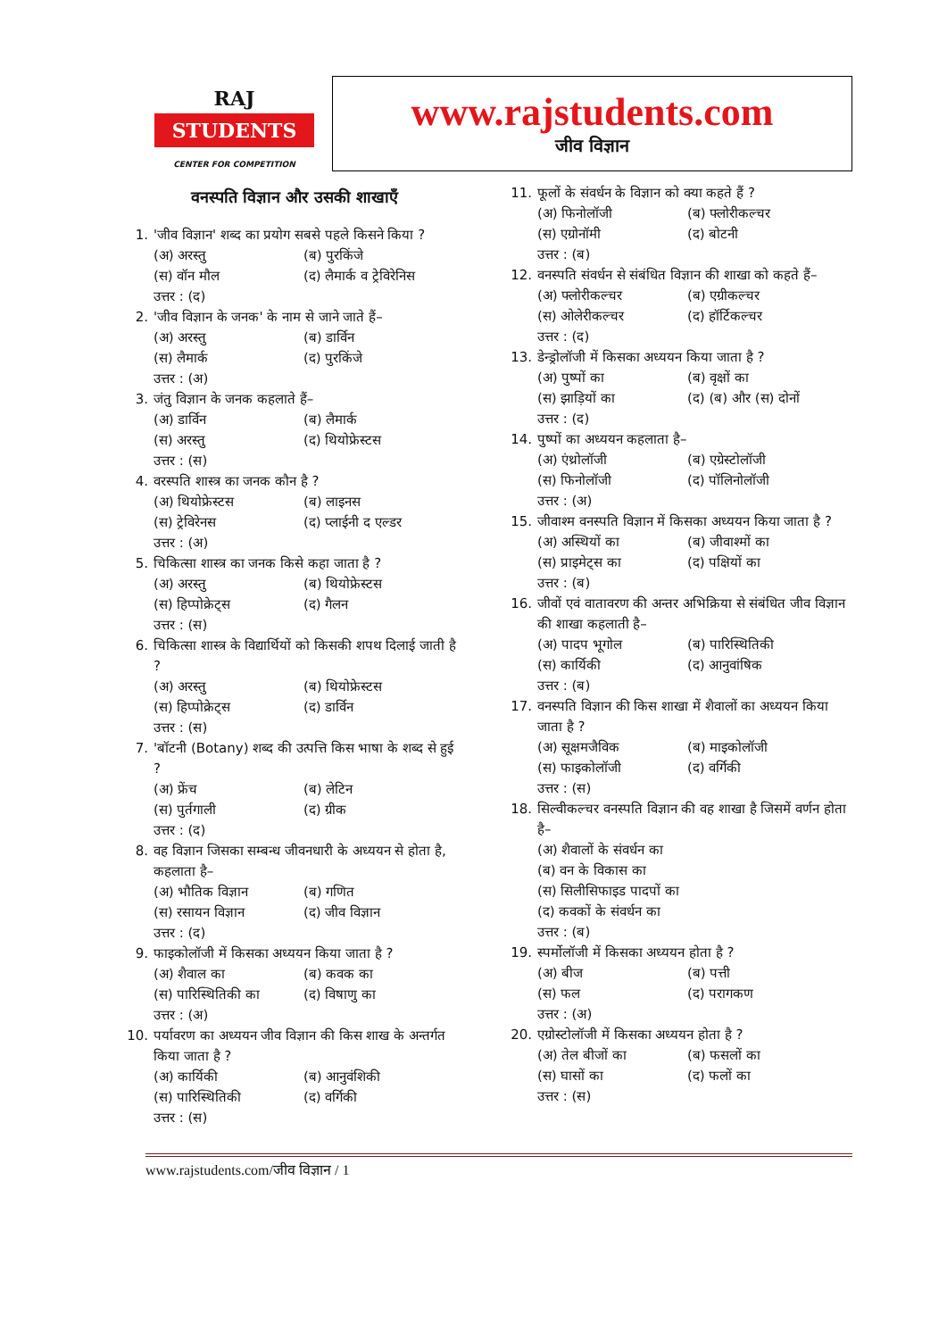RAJ
STUDENTS
CENTER FOR COMPETITION
www.rajstudents.com
जीव विज्ञान
वनस्पति विज्ञान और उसकी शाखाएँ
1. 'जीव विज्ञान' शब्द का प्रयोग सबसे पहले किसने किया ?
(अ) अरस्तु (ब) पुरकिंजे
(स) वॉन मौल (द) लैमार्क व ट्रेविरेनिस
उत्तर : (द)
2. 'जीव विज्ञान के जनक' के नाम से जाने जाते हैं–
(अ) अरस्तु (ब) डार्विन
(स) लैमार्क (द) पुरकिंजे
उत्तर : (अ)
3. जंतु विज्ञान के जनक कहलाते हैं–
(अ) डार्विन (ब) लैमार्क
(स) अरस्तु (द) थियोफ्रेस्टस
उत्तर : (स)
4. वरस्पति शास्त्र का जनक कौन है ?
(अ) थियोफ्रेस्टस (ब) लाइनस
(स) ट्रेविरेनस (द) प्लाईनी द एल्डर
उत्तर : (अ)
5. चिकित्सा शास्त्र का जनक किसे कहा जाता है ?
(अ) अरस्तु (ब) थियोफ्रेस्टस
(स) हिप्पोक्रेट्स (द) गैलन
उत्तर : (स)
6. चिकित्सा शास्त्र के विद्यार्थियों को किसकी शपथ दिलाई जाती है ?
(अ) अरस्तु (ब) थियोफ्रेस्टस
(स) हिप्पोक्रेट्स (द) डार्विन
उत्तर : (स)
7. 'बॉटनी (Botany) शब्द की उत्पत्ति किस भाषा के शब्द से हुई ?
(अ) फ्रेंच (ब) लेटिन
(स) पुर्तगाली (द) ग्रीक
उत्तर : (द)
8. वह विज्ञान जिसका सम्बन्ध जीवनधारी के अध्ययन से होता है, कहलाता है–
(अ) भौतिक विज्ञान (ब) गणित
(स) रसायन विज्ञान (द) जीव विज्ञान
उत्तर : (द)
9. फाइकोलॉजी में किसका अध्ययन किया जाता है ?
(अ) शैवाल का (ब) कवक का
(स) पारिस्थितिकी का (द) विषाणु का
उत्तर : (अ)
10. पर्यावरण का अध्ययन जीव विज्ञान की किस शाख के अन्तर्गत किया जाता है ?
(अ) कार्यिकी (ब) आनुवंशिकी
(स) पारिस्थितिकी (द) वर्गिकी
उत्तर : (स)
11. फूलों के संवर्धन के विज्ञान को क्या कहते हैं ?
(अ) फिनोलॉजी (ब) फ्लोरीकल्चर
(स) एग्रोनॉमी (द) बोटनी
उत्तर : (ब)
12. वनस्पति संवर्धन से संबंधित विज्ञान की शाखा को कहते हैं–
(अ) फ्लोरीकल्चर (ब) एग्रीकल्चर
(स) ओलेरीकल्चर (द) हॉर्टिकल्चर
उत्तर : (द)
13. डेन्ड्रोलॉजी में किसका अध्ययन किया जाता है ?
(अ) पुष्पों का (ब) वृक्षों का
(स) झाड़ियों का (द) (ब) और (स) दोनों
उत्तर : (द)
14. पुष्पों का अध्ययन कहलाता है–
(अ) एंथ्रोलॉजी (ब) एग्रेस्टोलॉजी
(स) फिनोलॉजी (द) पॉलिनोलॉजी
उत्तर : (अ)
15. जीवाश्म वनस्पति विज्ञान में किसका अध्ययन किया जाता है ?
(अ) अस्थियों का (ब) जीवाश्मों का
(स) प्राइमेट्स का (द) पक्षियों का
उत्तर : (ब)
16. जीवों एवं वातावरण की अन्तर अभिक्रिया से संबंधित जीव विज्ञान की शाखा कहलाती है–
(अ) पादप भूगोल (ब) पारिस्थितिकी
(स) कार्यिकी (द) आनुवांषिक
उत्तर : (ब)
17. वनस्पति विज्ञान की किस शाखा में शैवालों का अध्ययन किया जाता है ?
(अ) सूक्षमजैविक (ब) माइकोलॉजी
(स) फाइकोलॉजी (द) वर्गिकी
उत्तर : (स)
18. सिल्वीकल्चर वनस्पति विज्ञान की वह शाखा है जिसमें वर्णन होता है–
(अ) शैवालों के संवर्धन का
(ब) वन के विकास का
(स) सिलीसिफाइड पादपों का
(द) कवकों के संवर्धन का
उत्तर : (ब)
19. स्पर्मोलॉजी में किसका अध्ययन होता है ?
(अ) बीज (ब) पत्ती
(स) फल (द) परागकण
उत्तर : (अ)
20. एग्रोस्टोलॉजी में किसका अध्ययन होता है ?
(अ) तेल बीजों का (ब) फसलों का
(स) घासों का (द) फलों का
उत्तर : (स)
www.rajstudents.com/जीव विज्ञान / 1